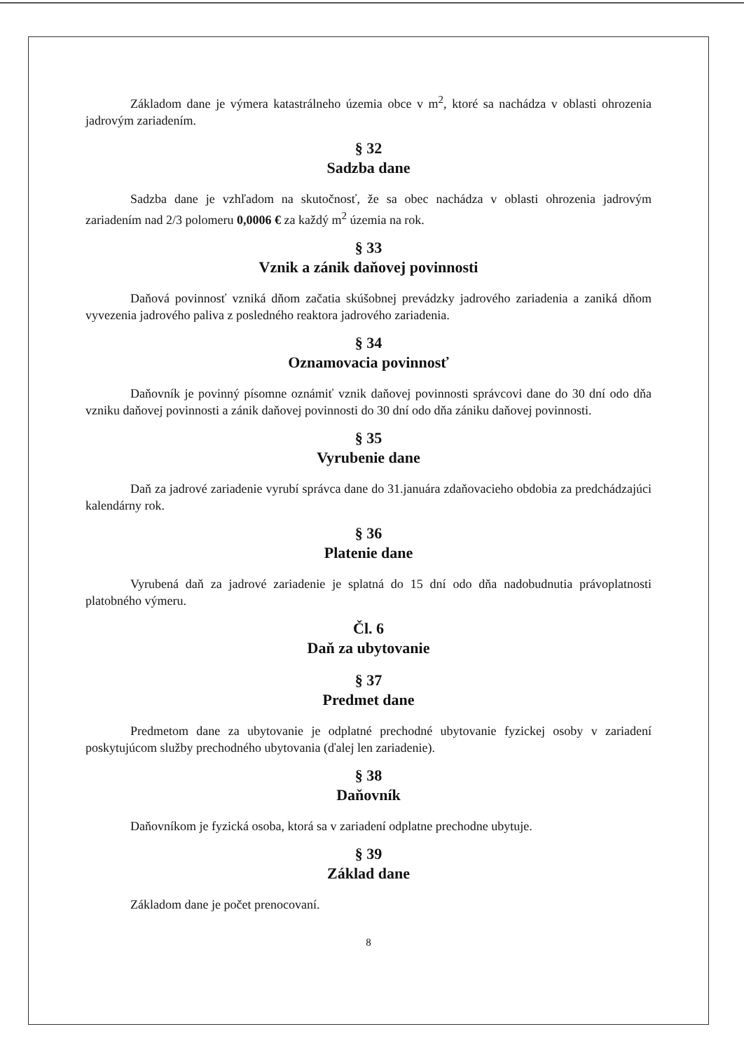Základom dane je výmera katastrálneho územia obce v m<sup>2</sup>, ktoré sa nachádza v oblasti ohrozenia jadrovým zariadením.
§ 32
Sadzba dane
Sadzba dane je vzhľadom na skutočnosť, že sa obec nachádza v oblasti ohrozenia jadrovým zariadením nad 2/3 polomeru 0,0006 € za každý m<sup>2</sup> územia na rok.
§ 33
Vznik a zánik daňovej povinnosti
Daňová povinnosť vzniká dňom začatia skúšobnej prevádzky jadrového zariadenia a zaniká dňom vyvezenia jadrového paliva z posledného reaktora jadrového zariadenia.
§ 34
Oznamovacia povinnosť
Daňovník je povinný písomne oznámiť vznik daňovej povinnosti správcovi dane do 30 dní odo dňa vzniku daňovej povinnosti a zánik daňovej povinnosti do 30 dní odo dňa zániku daňovej povinnosti.
§ 35
Vyrubenie dane
Daň za jadrové zariadenie vyrubí správca dane do 31.januára zdaňovacieho obdobia za predchádzajúci kalendárny rok.
§ 36
Platenie dane
Vyrubená daň za jadrové zariadenie je splatná do 15 dní odo dňa nadobudnutia právoplatnosti platobného výmeru.
Čl. 6
Daň za ubytovanie
§ 37
Predmet dane
Predmetom dane za ubytovanie je odplatné prechodné ubytovanie fyzickej osoby v zariadení poskytujúcom služby prechodného ubytovania (ďalej len zariadenie).
§ 38
Daňovník
Daňovníkom je fyzická osoba, ktorá sa v zariadení odplatne prechodne ubytuje.
§ 39
Základ dane
Základom dane je počet prenocovaní.
8